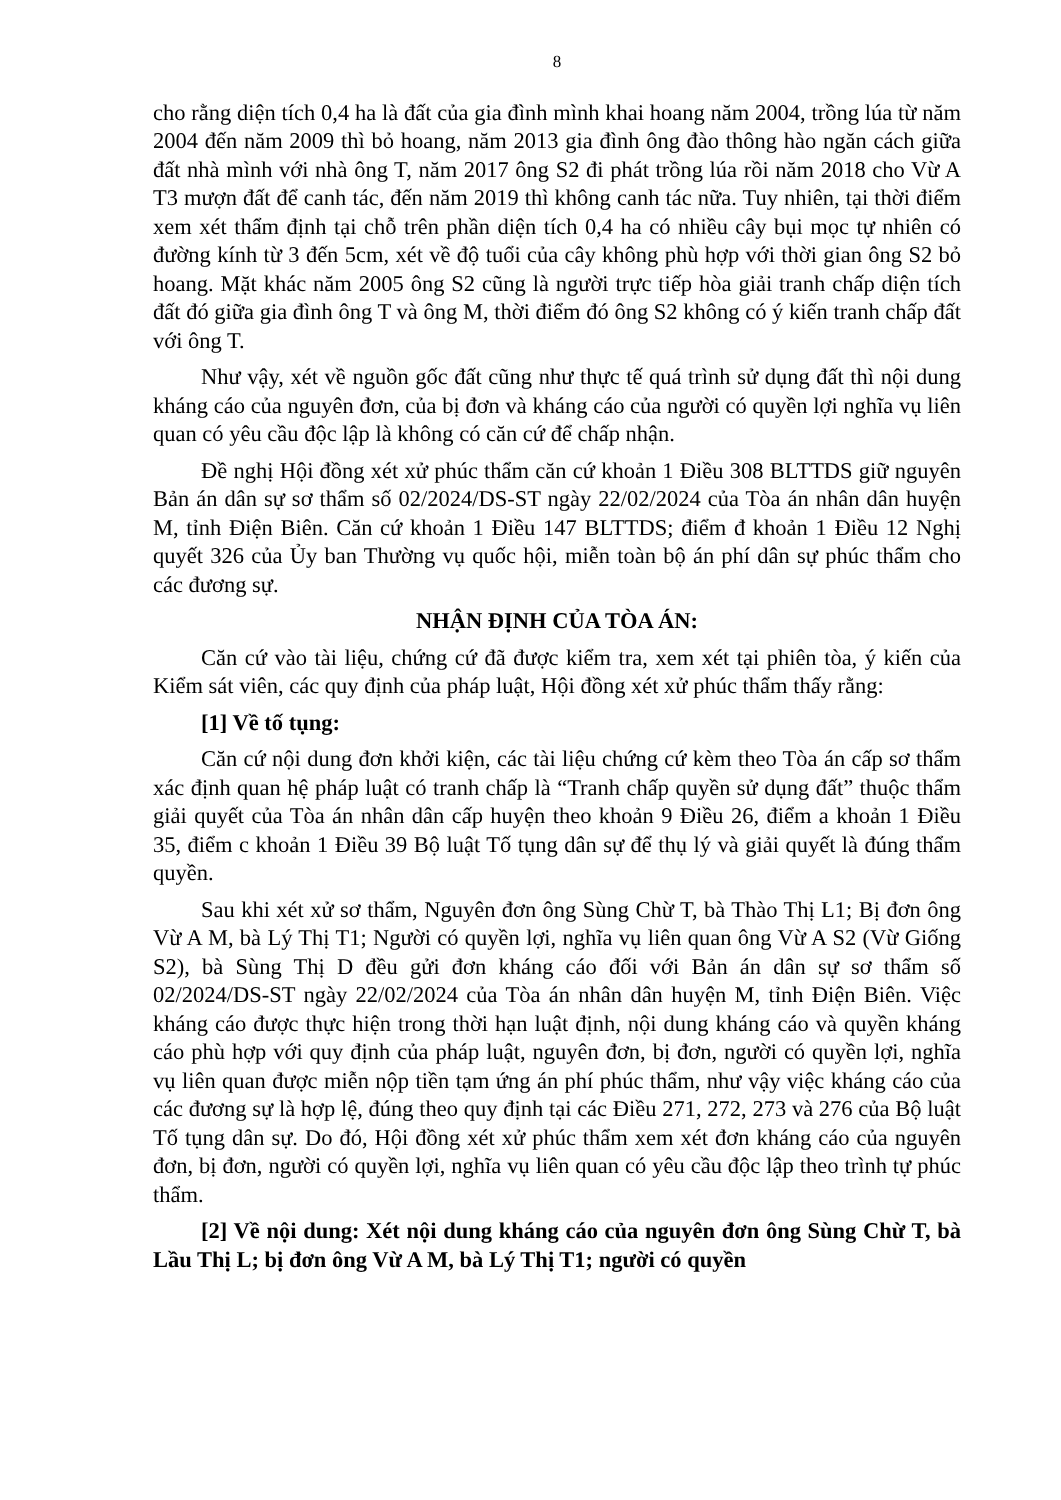8
cho rằng diện tích 0,4 ha là đất của gia đình mình khai hoang năm 2004, trồng lúa từ năm 2004 đến năm 2009 thì bỏ hoang, năm 2013 gia đình ông đào thông hào ngăn cách giữa đất nhà mình với nhà ông T, năm 2017 ông S2 đi phát trồng lúa rồi năm 2018 cho Vừ A T3 mượn đất để canh tác, đến năm 2019 thì không canh tác nữa. Tuy nhiên, tại thời điểm xem xét thẩm định tại chỗ trên phần diện tích 0,4 ha có nhiều cây bụi mọc tự nhiên có đường kính từ 3 đến 5cm, xét về độ tuổi của cây không phù hợp với thời gian ông S2 bỏ hoang. Mặt khác năm 2005 ông S2 cũng là người trực tiếp hòa giải tranh chấp diện tích đất đó giữa gia đình ông T và ông M, thời điểm đó ông S2 không có ý kiến tranh chấp đất với ông T.
Như vậy, xét về nguồn gốc đất cũng như thực tế quá trình sử dụng đất thì nội dung kháng cáo của nguyên đơn, của bị đơn và kháng cáo của người có quyền lợi nghĩa vụ liên quan có yêu cầu độc lập là không có căn cứ để chấp nhận.
Đề nghị Hội đồng xét xử phúc thẩm căn cứ khoản 1 Điều 308 BLTTDS giữ nguyên Bản án dân sự sơ thẩm số 02/2024/DS-ST ngày 22/02/2024 của Tòa án nhân dân huyện M, tỉnh Điện Biên. Căn cứ khoản 1 Điều 147 BLTTDS; điểm đ khoản 1 Điều 12 Nghị quyết 326 của Ủy ban Thường vụ quốc hội, miễn toàn bộ án phí dân sự phúc thẩm cho các đương sự.
NHẬN ĐỊNH CỦA TÒA ÁN:
Căn cứ vào tài liệu, chứng cứ đã được kiểm tra, xem xét tại phiên tòa, ý kiến của Kiểm sát viên, các quy định của pháp luật, Hội đồng xét xử phúc thẩm thấy rằng:
[1] Về tố tụng:
Căn cứ nội dung đơn khởi kiện, các tài liệu chứng cứ kèm theo Tòa án cấp sơ thẩm xác định quan hệ pháp luật có tranh chấp là “Tranh chấp quyền sử dụng đất” thuộc thẩm giải quyết của Tòa án nhân dân cấp huyện theo khoản 9 Điều 26, điểm a khoản 1 Điều 35, điểm c khoản 1 Điều 39 Bộ luật Tố tụng dân sự để thụ lý và giải quyết là đúng thẩm quyền.
Sau khi xét xử sơ thẩm, Nguyên đơn ông Sùng Chừ T, bà Thào Thị L1; Bị đơn ông Vừ A M, bà Lý Thị T1; Người có quyền lợi, nghĩa vụ liên quan ông Vừ A S2 (Vừ Giống S2), bà Sùng Thị D đều gửi đơn kháng cáo đối với Bản án dân sự sơ thẩm số 02/2024/DS-ST ngày 22/02/2024 của Tòa án nhân dân huyện M, tỉnh Điện Biên. Việc kháng cáo được thực hiện trong thời hạn luật định, nội dung kháng cáo và quyền kháng cáo phù hợp với quy định của pháp luật, nguyên đơn, bị đơn, người có quyền lợi, nghĩa vụ liên quan được miễn nộp tiền tạm ứng án phí phúc thẩm, như vậy việc kháng cáo của các đương sự là hợp lệ, đúng theo quy định tại các Điều 271, 272, 273 và 276 của Bộ luật Tố tụng dân sự. Do đó, Hội đồng xét xử phúc thẩm xem xét đơn kháng cáo của nguyên đơn, bị đơn, người có quyền lợi, nghĩa vụ liên quan có yêu cầu độc lập theo trình tự phúc thẩm.
[2] Về nội dung: Xét nội dung kháng cáo của nguyên đơn ông Sùng Chừ T, bà Lầu Thị L; bị đơn ông Vừ A M, bà Lý Thị T1; người có quyền